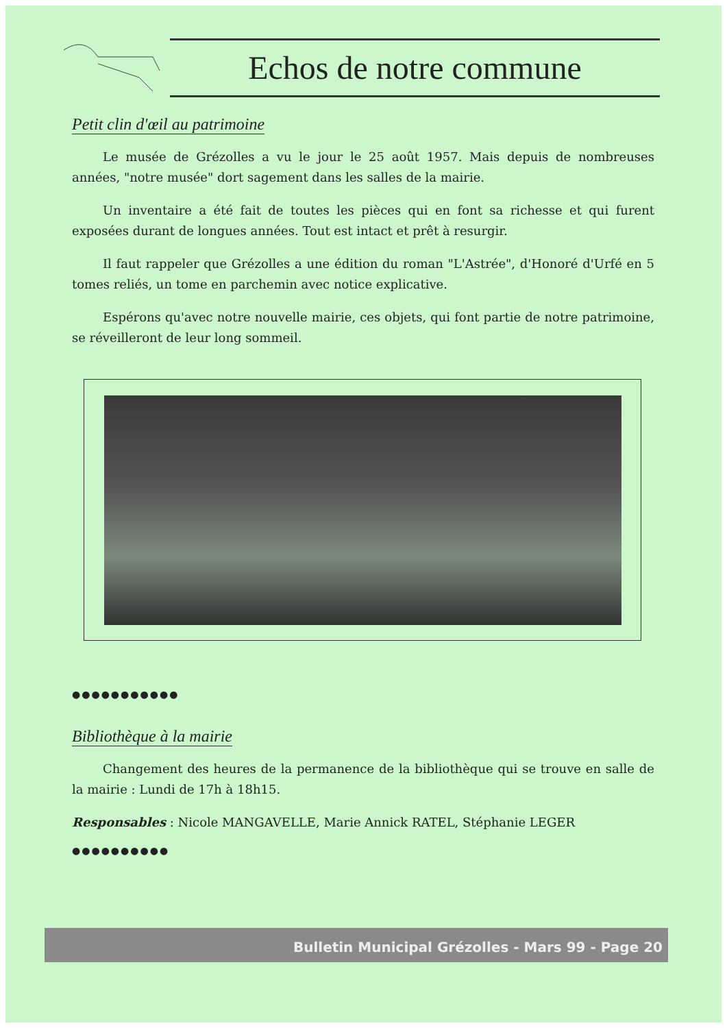Echos de notre commune
Petit clin d'œil au patrimoine
Le musée de Grézolles a vu le jour le 25 août 1957. Mais depuis de nombreuses années, "notre musée" dort sagement dans les salles de la mairie.
Un inventaire a été fait de toutes les pièces qui en font sa richesse et qui furent exposées durant de longues années. Tout est intact et prêt à resurgir.
Il faut rappeler que Grézolles a une édition du roman "L'Astrée", d'Honoré d'Urfé en 5 tomes reliés, un tome en parchemin avec notice explicative.
Espérons qu'avec notre nouvelle mairie, ces objets, qui font partie de notre patrimoine, se réveilleront de leur long sommeil.
●●●●●●●●●●●
Bibliothèque à la mairie
Changement des heures de la permanence de la bibliothèque qui se trouve en salle de la mairie : Lundi de 17h à 18h15.
Responsables : Nicole MANGAVELLE, Marie Annick RATEL, Stéphanie LEGER
●●●●●●●●●●
Bulletin Municipal Grézolles - Mars 99 - Page 20